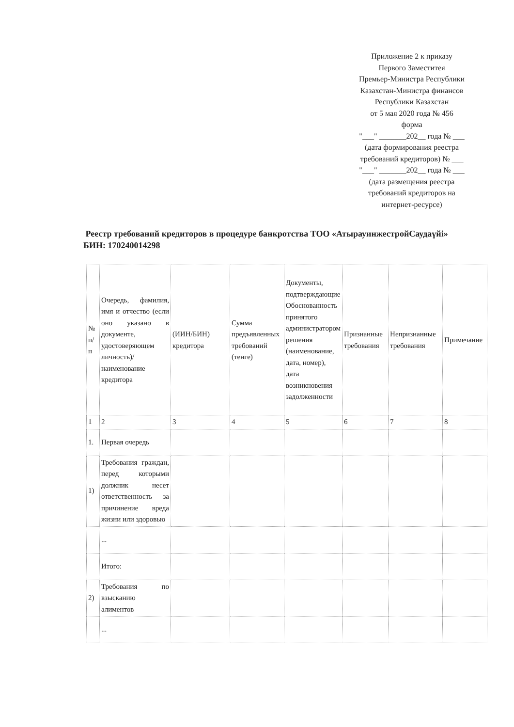Приложение 2 к приказу
Первого Заместитея
Премьер-Министра Республики
Казахстан-Министра финансов
Республики Казахстан
от 5 мая 2020 года № 456
форма
"___" _______202__ года № ___
(дата формирования реестра
требований кредиторов) № ___
"___" _______202__ года № ___
(дата размещения реестра
требований кредиторов на
интернет-ресурсе)
Реестр требований кредиторов в процедуре банкротства ТОО «АтырауинжестройСаудаүйі»
БИН: 170240014298
| № п/п | Очередь, фамилия, имя и отчество (если оно указано в документе, удостоверяющем личность)/ наименование кредитора | (ИИН/БИН) кредитора | Сумма предъявленных требований (тенге) | Документы, подтверждающие Обоснованность принятого администратором решения (наименование, дата, номер), дата возникновения задолженности | Признанные требования | Непризнанные требования | Примечание |
| 1 | 2 | 3 | 4 | 5 | 6 | 7 | 8 |
| 1. | Первая очередь | | | | | | |
| 1) | Требования граждан, перед которыми должник несет ответственность за причинение вреда жизни или здоровью | | | | | | |
| | ... | | | | | | |
| | Итого: | | | | | | |
| 2) | Требования по взысканию алиментов | | | | | | |
| | ... | | | | | | |